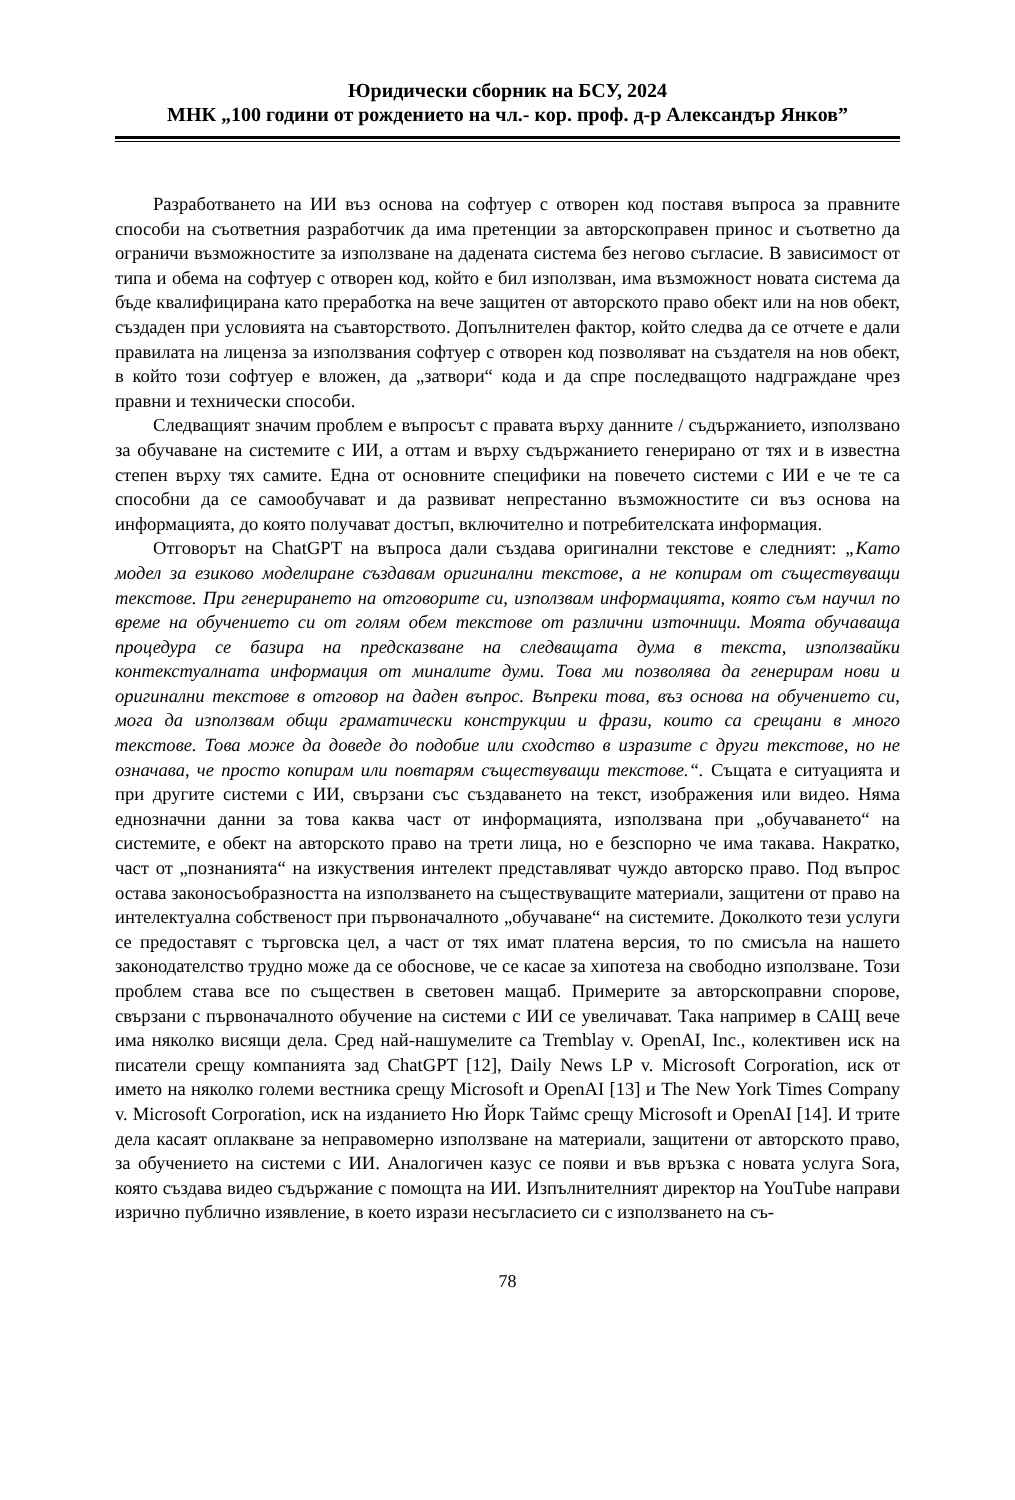Юридически сборник на БСУ, 2024
МНК „100 години от рождението на чл.- кор. проф. д-р Александър Янков”
Разработването на ИИ въз основа на софтуер с отворен код поставя въпроса за правните способи на съответния разработчик да има претенции за авторскоправен принос и съответно да ограничи възможностите за използване на дадената система без негово съгласие. В зависимост от типа и обема на софтуер с отворен код, който е бил използван, има възможност новата система да бъде квалифицирана като преработка на вече защитен от авторското право обект или на нов обект, създаден при условията на съавторството. Допълнителен фактор, който следва да се отчете е дали правилата на лиценза за използвания софтуер с отворен код позволяват на създателя на нов обект, в който този софтуер е вложен, да „затвори“ кода и да спре последващото надграждане чрез правни и технически способи.
Следващият значим проблем е въпросът с правата върху данните / съдържанието, използвано за обучаване на системите с ИИ, а оттам и върху съдържанието генерирано от тях и в известна степен върху тях самите. Една от основните специфики на повечето системи с ИИ е че те са способни да се самообучават и да развиват непрестанно възможностите си въз основа на информацията, до която получават достъп, включително и потребителската информация.
Отговорът на ChatGPT на въпроса дали създава оригинални текстове е следният: „Като модел за езиково моделиране създавам оригинални текстове, а не копирам от съществуващи текстове. При генерирането на отговорите си, използвам информацията, която съм научил по време на обучението си от голям обем текстове от различни източници. Моята обучаваща процедура се базира на предсказване на следващата дума в текста, използвайки контекстуалната информация от миналите думи. Това ми позволява да генерирам нови и оригинални текстове в отговор на даден въпрос. Въпреки това, въз основа на обучението си, мога да използвам общи граматически конструкции и фрази, които са срещани в много текстове. Това може да доведе до подобие или сходство в изразите с други текстове, но не означава, че просто копирам или повтарям съществуващи текстове.“. Същата е ситуацията и при другите системи с ИИ, свързани със създаването на текст, изображения или видео. Няма еднозначни данни за това каква част от информацията, използвана при „обучаването“ на системите, е обект на авторското право на трети лица, но е безспорно че има такава. Накратко, част от „познанията“ на изкуствения интелект представляват чуждо авторско право. Под въпрос остава законосъобразността на използването на съществуващите материали, защитени от право на интелектуална собственост при първоначалното „обучаване“ на системите. Доколкото тези услуги се предоставят с търговска цел, а част от тях имат платена версия, то по смисъла на нашето законодателство трудно може да се обоснове, че се касае за хипотеза на свободно използване. Този проблем става все по съществен в световен мащаб. Примерите за авторскоправни спорове, свързани с първоначалното обучение на системи с ИИ се увеличават. Така например в САЩ вече има няколко висящи дела. Сред най-нашумелите са Tremblay v. OpenAI, Inc., колективен иск на писатели срещу компанията зад ChatGPT [12], Daily News LP v. Microsoft Corporation, иск от името на няколко големи вестника срещу Microsoft и OpenAI [13] и The New York Times Company v. Microsoft Corporation, иск на изданието Ню Йорк Таймс срещу Microsoft и OpenAI [14]. И трите дела касаят оплакване за неправомерно използване на материали, защитени от авторското право, за обучението на системи с ИИ. Аналогичен казус се появи и във връзка с новата услуга Sora, която създава видео съдържание с помощта на ИИ. Изпълнителният директор на YouTube направи изрично публично изявление, в което изрази несъгласието си с използването на съ-
78